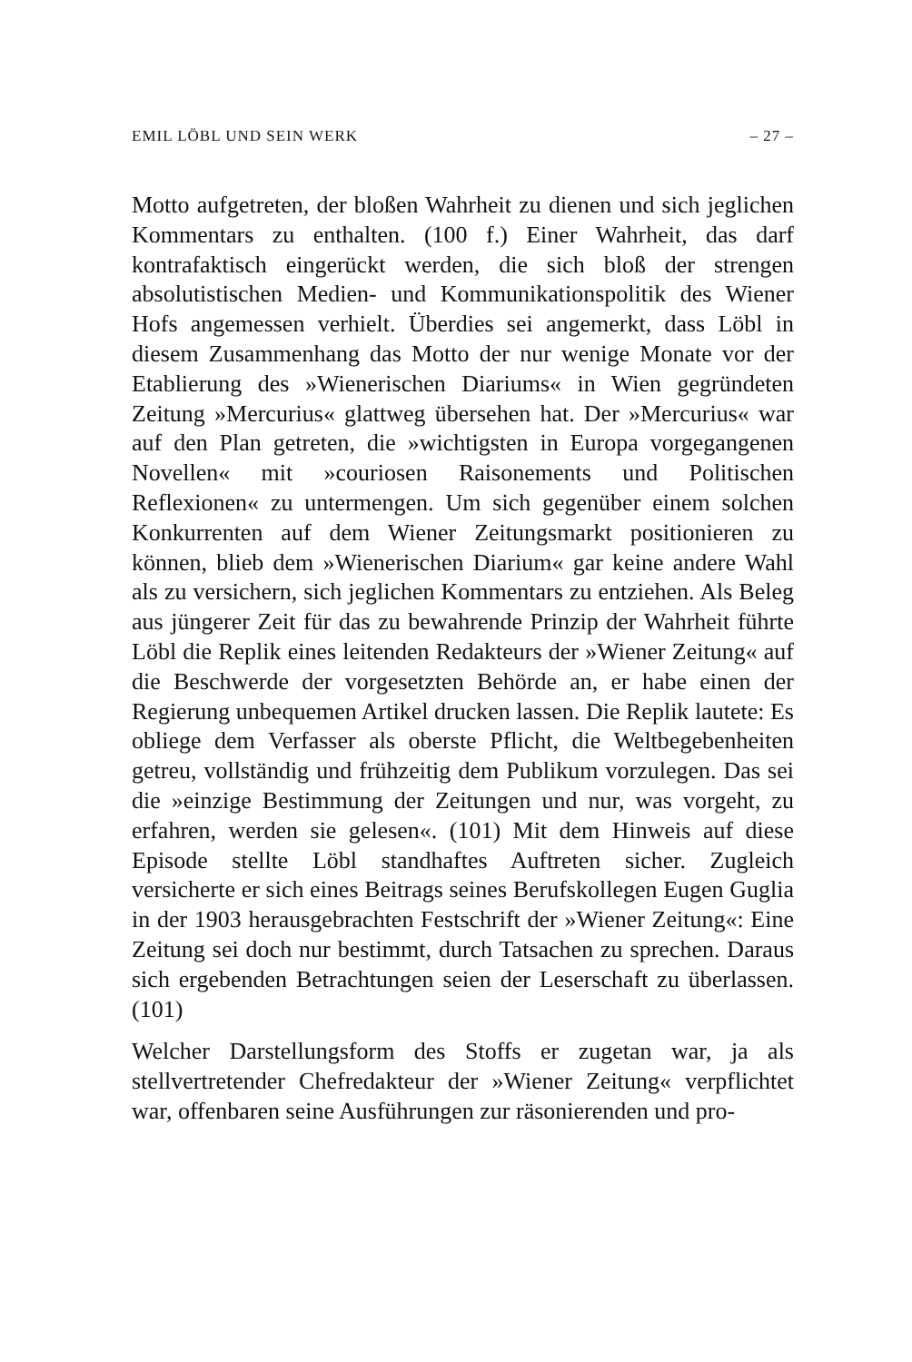EMIL LÖBL UND SEIN WERK – 27 –
Motto aufgetreten, der bloßen Wahrheit zu dienen und sich jeglichen Kommentars zu enthalten. (100 f.) Einer Wahrheit, das darf kontrafaktisch eingerückt werden, die sich bloß der strengen absolutistischen Medien- und Kommunikationspolitik des Wiener Hofs angemessen verhielt. Überdies sei angemerkt, dass Löbl in diesem Zusammenhang das Motto der nur wenige Monate vor der Etablierung des »Wienerischen Diariums« in Wien gegründeten Zeitung »Mercurius« glattweg übersehen hat. Der »Mercurius« war auf den Plan getreten, die »wichtigsten in Europa vorgegangenen Novellen« mit »couriosen Raisonements und Politischen Reflexionen« zu untermengen. Um sich gegenüber einem solchen Konkurrenten auf dem Wiener Zeitungsmarkt positionieren zu können, blieb dem »Wienerischen Diarium« gar keine andere Wahl als zu versichern, sich jeglichen Kommentars zu entziehen. Als Beleg aus jüngerer Zeit für das zu bewahrende Prinzip der Wahrheit führte Löbl die Replik eines leitenden Redakteurs der »Wiener Zeitung« auf die Beschwerde der vorgesetzten Behörde an, er habe einen der Regierung unbequemen Artikel drucken lassen. Die Replik lautete: Es obliege dem Verfasser als oberste Pflicht, die Weltbegebenheiten getreu, vollständig und frühzeitig dem Publikum vorzulegen. Das sei die »einzige Bestimmung der Zeitungen und nur, was vorgeht, zu erfahren, werden sie gelesen«. (101) Mit dem Hinweis auf diese Episode stellte Löbl standhaftes Auftreten sicher. Zugleich versicherte er sich eines Beitrags seines Berufskollegen Eugen Guglia in der 1903 herausgebrachten Festschrift der »Wiener Zeitung«: Eine Zeitung sei doch nur bestimmt, durch Tatsachen zu sprechen. Daraus sich ergebenden Betrachtungen seien der Leserschaft zu überlassen. (101)
Welcher Darstellungsform des Stoffs er zugetan war, ja als stellvertretender Chefredakteur der »Wiener Zeitung« verpflichtet war, offenbaren seine Ausführungen zur räsonierenden und pro-